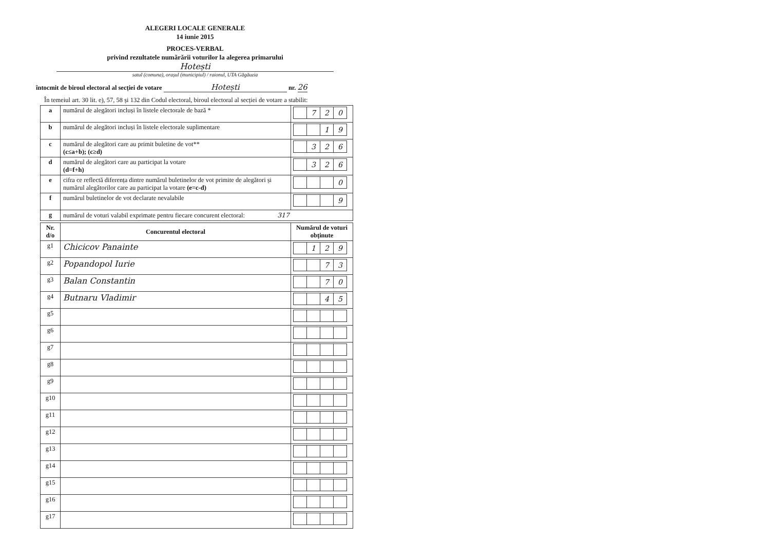ALEGERI LOCALE GENERALE
14 iunie 2015
PROCES-VERBAL
privind rezultatele numărării voturilor la alegerea primarului
Hotești
satul (comuna), orașul (municipiul) / raionul, UTA Găgăuzia
întocmit de biroul electoral al secției de votare Hotești nr. 26
În temeiul art. 30 lit. e), 57, 58 și 132 din Codul electoral, biroul electoral al secției de votare a stabilit:
| a | numărul de alegători incluși în listele electorale de bază * | 7 2 0 |
| b | numărul de alegători incluși în listele electorale suplimentare | 1 9 |
| c | numărul de alegători care au primit buletine de vot** (c≤a+b); (c≥d) | 3 2 6 |
| d | numărul de alegători care au participat la votare (d=f+h) | 3 2 6 |
| e | cifra ce reflectă diferența dintre numărul buletinelor de vot primite de alegători și numărul alegătorilor care au participat la votare (e=c-d) | 0 |
| f | numărul buletinelor de vot declarate nevalabile | 9 |
| g | numărul de voturi valabil exprimate pentru fiecare concurent electoral: 317 | |
| Nr. d/o | Concurentul electoral | Numărul de voturi obținute |
| --- | --- | --- |
| g1 | Chicicov Panainte | 1 2 9 |
| g2 | Popandopol Iurie | 7 3 |
| g3 | Balan Constantin | 7 0 |
| g4 | Butnaru Vladimir | 4 5 |
| g5 | | |
| g6 | | |
| g7 | | |
| g8 | | |
| g9 | | |
| g10 | | |
| g11 | | |
| g12 | | |
| g13 | | |
| g14 | | |
| g15 | | |
| g16 | | |
| g17 | | |